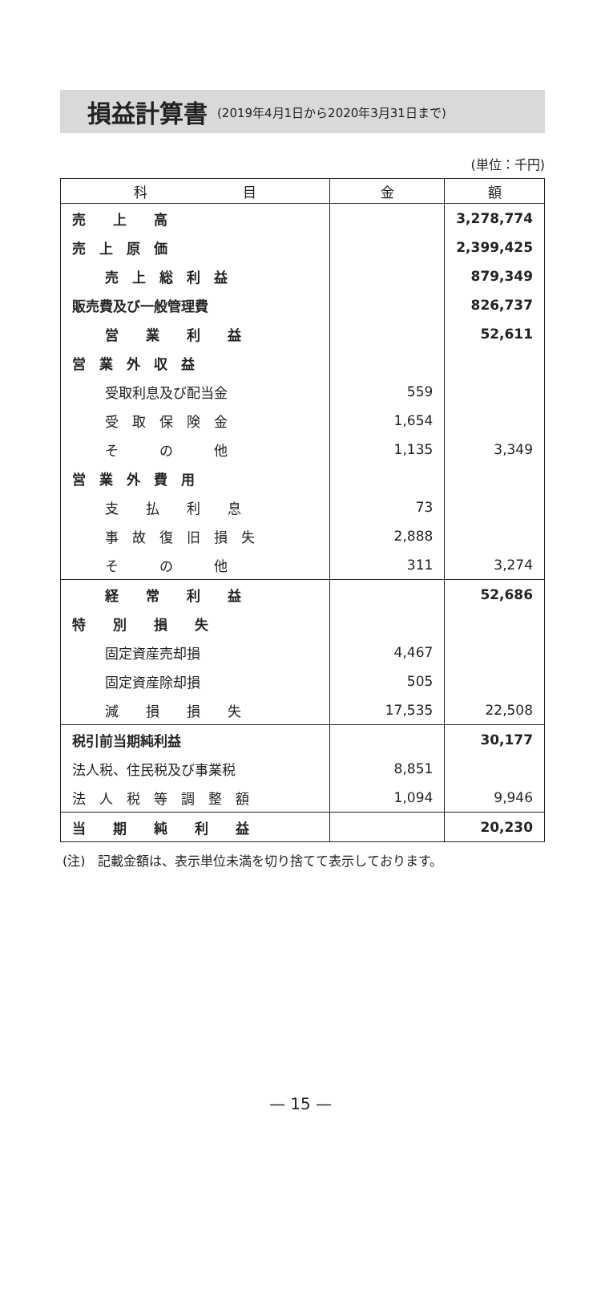損益計算書
(2019年4月1日から2020年3月31日まで)
(単位：千円)
| 科 目 | 金 | 額 |
| --- | --- | --- |
| 売 上 高 | | 3,278,774 |
| 売 上 原 価 | | 2,399,425 |
| 売 上 総 利 益 | | 879,349 |
| 販売費及び一般管理費 | | 826,737 |
| 営 業 利 益 | | 52,611 |
| 営 業 外 収 益 | | |
| 受取利息及び配当金 | 559 | |
| 受 取 保 険 金 | 1,654 | |
| そ の 他 | 1,135 | 3,349 |
| 営 業 外 費 用 | | |
| 支 払 利 息 | 73 | |
| 事 故 復 旧 損 失 | 2,888 | |
| そ の 他 | 311 | 3,274 |
| 経 常 利 益 | | 52,686 |
| 特 別 損 失 | | |
| 固定資産売却損 | 4,467 | |
| 固定資産除却損 | 505 | |
| 減 損 損 失 | 17,535 | 22,508 |
| 税引前当期純利益 | | 30,177 |
| 法人税、住民税及び事業税 | 8,851 | |
| 法 人 税 等 調 整 額 | 1,094 | 9,946 |
| 当 期 純 利 益 | | 20,230 |
(注)　記載金額は、表示単位未満を切り捨てて表示しております。
— 15 —